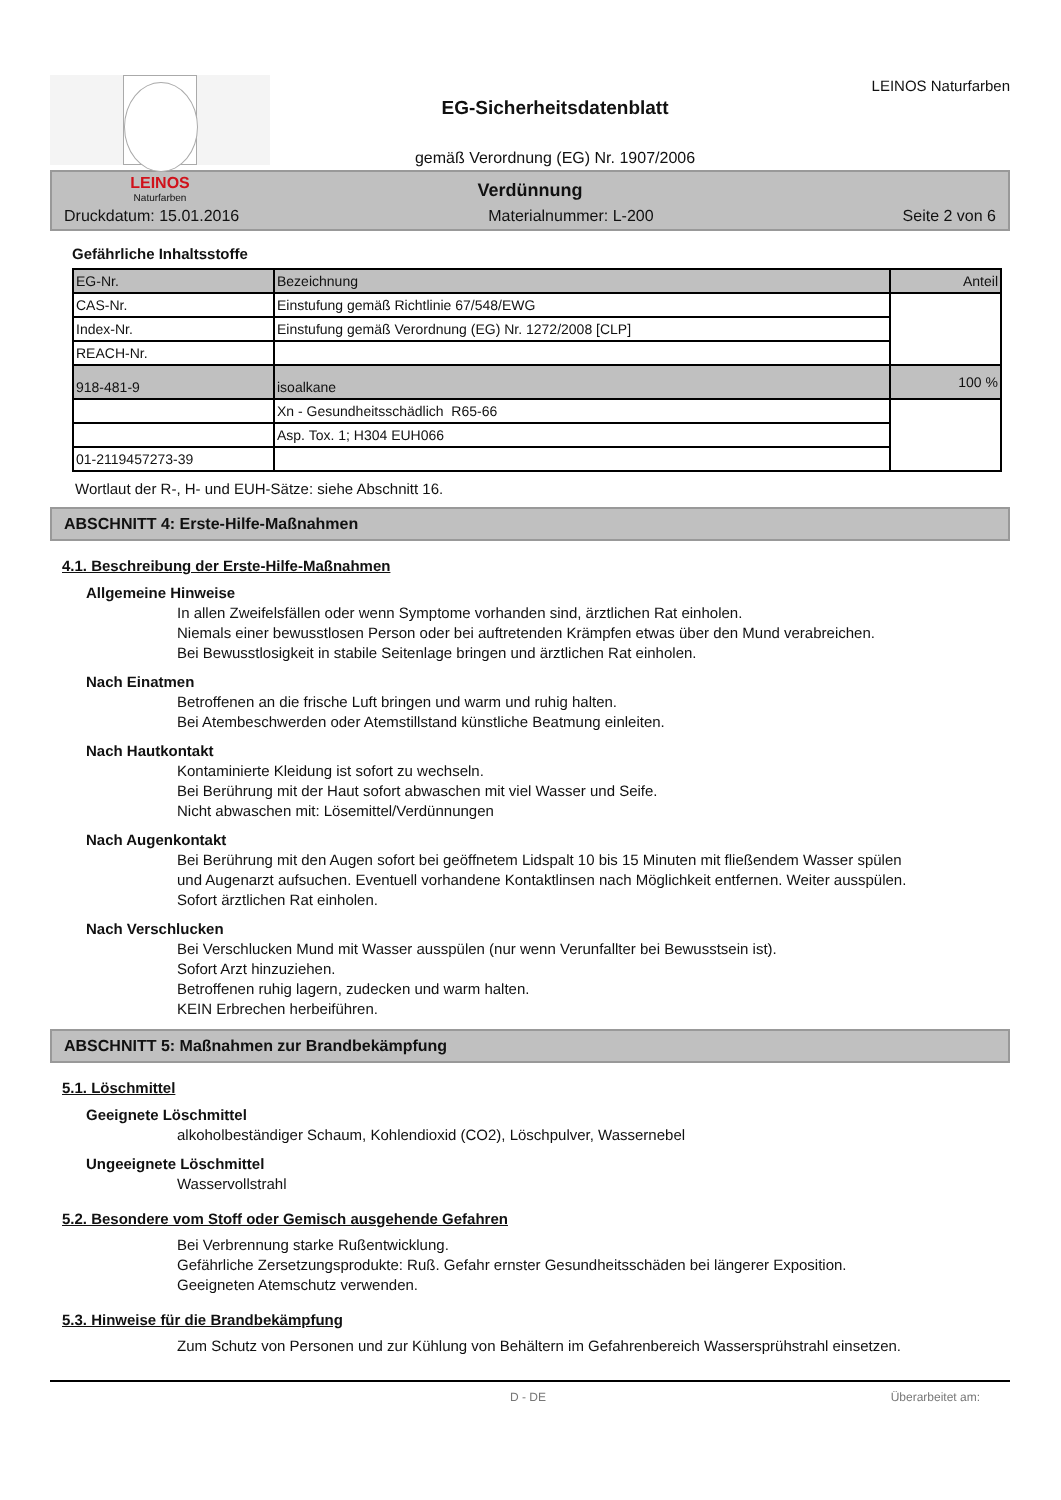LEINOS
Naturfarben
EG-Sicherheitsdatenblatt
gemäß Verordnung (EG) Nr. 1907/2006
LEINOS Naturfarben
Verdünnung
Druckdatum: 15.01.2016 Materialnummer: L-200 Seite 2 von 6
Gefährliche Inhaltsstoffe
| EG-Nr. | Bezeichnung | Anteil |
| CAS-Nr. | Einstufung gemäß Richtlinie 67/548/EWG | |
| Index-Nr. | Einstufung gemäß Verordnung (EG) Nr. 1272/2008 [CLP] | |
| REACH-Nr. | | |
| 918-481-9 | isoalkane | 100 % |
| | Xn - Gesundheitsschädlich R65-66 | |
| | Asp. Tox. 1; H304 EUH066 | |
| 01-2119457273-39 | | |
Wortlaut der R-, H- und EUH-Sätze: siehe Abschnitt 16.
ABSCHNITT 4: Erste-Hilfe-Maßnahmen
4.1. Beschreibung der Erste-Hilfe-Maßnahmen
Allgemeine Hinweise
In allen Zweifelsfällen oder wenn Symptome vorhanden sind, ärztlichen Rat einholen.
Niemals einer bewusstlosen Person oder bei auftretenden Krämpfen etwas über den Mund verabreichen.
Bei Bewusstlosigkeit in stabile Seitenlage bringen und ärztlichen Rat einholen.
Nach Einatmen
Betroffenen an die frische Luft bringen und warm und ruhig halten.
Bei Atembeschwerden oder Atemstillstand künstliche Beatmung einleiten.
Nach Hautkontakt
Kontaminierte Kleidung ist sofort zu wechseln.
Bei Berührung mit der Haut sofort abwaschen mit viel Wasser und Seife.
Nicht abwaschen mit: Lösemittel/Verdünnungen
Nach Augenkontakt
Bei Berührung mit den Augen sofort bei geöffnetem Lidspalt 10 bis 15 Minuten mit fließendem Wasser spülen und Augenarzt aufsuchen. Eventuell vorhandene Kontaktlinsen nach Möglichkeit entfernen. Weiter ausspülen. Sofort ärztlichen Rat einholen.
Nach Verschlucken
Bei Verschlucken Mund mit Wasser ausspülen (nur wenn Verunfallter bei Bewusstsein ist).
Sofort Arzt hinzuziehen.
Betroffenen ruhig lagern, zudecken und warm halten.
KEIN Erbrechen herbeiführen.
ABSCHNITT 5: Maßnahmen zur Brandbekämpfung
5.1. Löschmittel
Geeignete Löschmittel
alkoholbeständiger Schaum, Kohlendioxid (CO2), Löschpulver, Wassernebel
Ungeeignete Löschmittel
Wasservollstrahl
5.2. Besondere vom Stoff oder Gemisch ausgehende Gefahren
Bei Verbrennung starke Rußentwicklung.
Gefährliche Zersetzungsprodukte: Ruß. Gefahr ernster Gesundheitsschäden bei längerer Exposition.
Geeigneten Atemschutz verwenden.
5.3. Hinweise für die Brandbekämpfung
Zum Schutz von Personen und zur Kühlung von Behältern im Gefahrenbereich Wassersprühstrahl einsetzen.
D - DE Überarbeitet am: